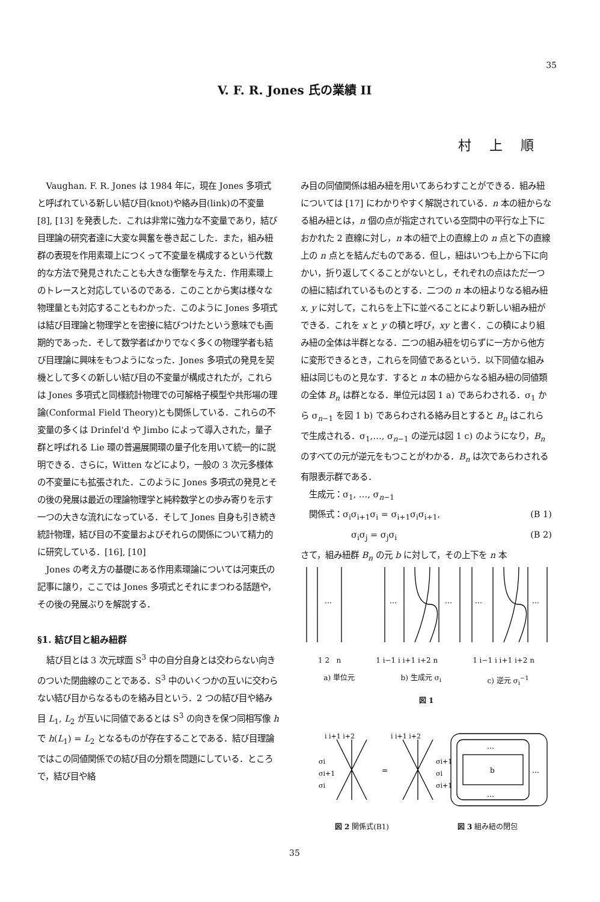35
V. F. R. Jones 氏の業績 II
村上順
Vaughan. F. R. Jones は 1984 年に，現在 Jones 多項式と呼ばれている新しい結び目(knot)や絡み目(link)の不変量 [8], [13] を発表した．これは非常に強力な不変量であり，結び目理論の研究者達に大変な興奮を巻き起こした．また，組み紐群の表現を作用素環上につくって不変量を構成するという代数的な方法で発見されたことも大きな衝撃を与えた．作用素環上のトレースと対応しているのである．このことから実は様々な物理量とも対応することもわかった．このように Jones 多項式は結び目理論と物理学とを密接に結びつけたという意味でも画期的であった．そして数学者ばかりでなく多くの物理学者も結び目理論に興味をもつようになった．Jones 多項式の発見を契機として多くの新しい結び目の不変量が構成されたが，これらは Jones 多項式と同様統計物理での可解格子模型や共形場の理論(Conformal Field Theory)とも関係している．これらの不変量の多くは Drinfel'd や Jimbo によって導入された，量子群と呼ばれる Lie 環の普遍展開環の量子化を用いて統一的に説明できる．さらに，Witten などにより，一般の 3 次元多様体の不変量にも拡張された．このように Jones 多項式の発見とその後の発展は最近の理論物理学と純粋数学との歩み寄りを示す一つの大きな流れになっている．そして Jones 自身も引き続き統計物理，結び目の不変量およびそれらの関係について精力的に研究している．[16], [10]
Jones の考え方の基礎にある作用素環論については河東氏の記事に譲り，ここでは Jones 多項式とそれにまつわる話題や，その後の発展ぶりを解説する．
§1. 結び目と組み紐群
結び目とは 3 次元球面 S<sup>3</sup> 中の自分自身とは交わらない向きのついた閉曲線のことである．S<sup>3</sup> 中のいくつかの互いに交わらない結び目からなるものを絡み目という．2 つの結び目や絡み目 L<sub>1</sub>, L<sub>2</sub> が互いに同値であるとは S<sup>3</sup> の向きを保つ同相写像 h で h(L<sub>1</sub>) = L<sub>2</sub> となるものが存在することである．結び目理論ではこの同値関係での結び目の分類を問題にしている．ところで，結び目や絡
み目の同値関係は組み紐を用いてあらわすことができる．組み紐については [17] にわかりやすく解説されている．n 本の紐からなる組み紐とは，n 個の点が指定されている空間中の平行な上下におかれた 2 直線に対し，n 本の紐で上の直線上の n 点と下の直線上の n 点とを結んだものである．但し，紐はいつも上から下に向かい，折り返してくることがないとし，それぞれの点はただ一つの紐に結ばれているものとする．二つの n 本の紐よりなる組み紐 x, y に対して，これらを上下に並べることにより新しい組み紐ができる．これを x と y の積と呼び，xy と書く．この積により組み紐の全体は半群となる．二つの組み紐を切らずに一方から他方に変形できるとき，これらを同値であるという．以下同値な組み紐は同じものと見なす．すると n 本の紐からなる組み紐の同値類の全体 B<sub>n</sub> は群となる．単位元は図 1 a) であらわされる．σ<sub>1</sub> から σ<sub>n−1</sub> を図 1 b) であらわされる絡み目とすると B<sub>n</sub> はこれらで生成される．σ<sub>1</sub>,…, σ<sub>n−1</sub> の逆元は図 1 c) のようになり，B<sub>n</sub> のすべての元が逆元をもつことがわかる．B<sub>n</sub> は次であらわされる有限表示群である．
生成元：σ<sub>1</sub>, …, σ<sub>n−1</sub>
関係式：σ<sub>i</sub>σ<sub>i+1</sub>σ<sub>i</sub> = σ<sub>i+1</sub>σ<sub>i</sub>σ<sub>i+1</sub>, (B 1)
σ<sub>i</sub>σ<sub>j</sub> = σ<sub>j</sub>σ<sub>i</sub> (B 2)
さて，組み紐群 B<sub>n</sub> の元 b に対して，その上下を n 本
…
…
…
…
…
1 2 n 1 i−1 i i+1 i+2 n 1 i−1 i i+1 i+2 n
a) 単位元 b) 生成元 σ<sub>i</sub> c) 逆元 σ<sub>i</sub><sup>−1</sup>
図 1
i i+1 i+2
i i+1 i+2
σi
σi+1
σi
=
σi+1
σi
σi+1
b
…
…
…
図 2 関係式(B1) 図 3 組み紐の閉包
35